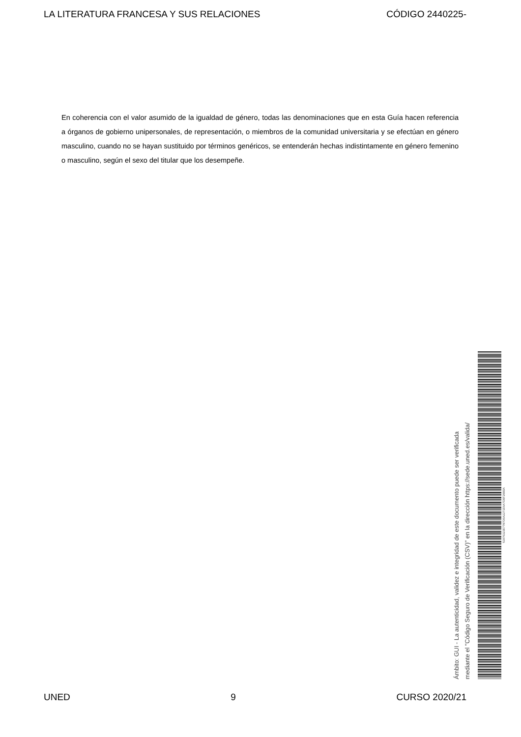LA LITERATURA FRANCESA Y SUS RELACIONES CÓDIGO 2440225-
En coherencia con el valor asumido de la igualdad de género, todas las denominaciones que en esta Guía hacen referencia a órganos de gobierno unipersonales, de representación, o miembros de la comunidad universitaria y se efectúan en género masculino, cuando no se hayan sustituido por términos genéricos, se entenderán hechas indistintamente en género femenino o masculino, según el sexo del titular que los desempeñe.
Ámbito: GUI - La autenticidad, validez e integridad de este documento puede ser verificada
mediante el "Código Seguro de Verificación (CSV)" en la dirección https://sede.uned.es/valida/
51876323E7787D6A2271E6A7D0F28B0A
UNED 9 CURSO 2020/21